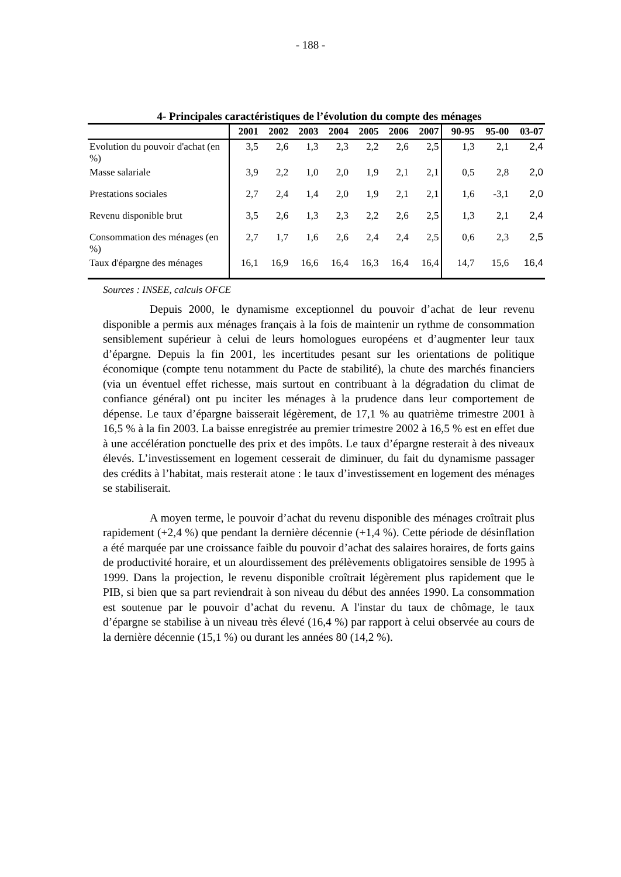- 188 -
4- Principales caractéristiques de l’évolution du compte des ménages
| | 2001 | 2002 | 2003 | 2004 | 2005 | 2006 | 2007 | 90-95 | 95-00 | 03-07 |
| --- | --- | --- | --- | --- | --- | --- | --- | --- | --- | --- |
| Evolution du pouvoir d'achat (en %) | 3,5 | 2,6 | 1,3 | 2,3 | 2,2 | 2,6 | 2,5 | 1,3 | 2,1 | 2,4 |
| Masse salariale | 3,9 | 2,2 | 1,0 | 2,0 | 1,9 | 2,1 | 2,1 | 0,5 | 2,8 | 2,0 |
| Prestations sociales | 2,7 | 2,4 | 1,4 | 2,0 | 1,9 | 2,1 | 2,1 | 1,6 | -3,1 | 2,0 |
| Revenu disponible brut | 3,5 | 2,6 | 1,3 | 2,3 | 2,2 | 2,6 | 2,5 | 1,3 | 2,1 | 2,4 |
| Consommation des ménages (en %) | 2,7 | 1,7 | 1,6 | 2,6 | 2,4 | 2,4 | 2,5 | 0,6 | 2,3 | 2,5 |
| Taux d'épargne des ménages | 16,1 | 16,9 | 16,6 | 16,4 | 16,3 | 16,4 | 16,4 | 14,7 | 15,6 | 16,4 |
Sources : INSEE, calculs OFCE
Depuis 2000, le dynamisme exceptionnel du pouvoir d’achat de leur revenu disponible a permis aux ménages français à la fois de maintenir un rythme de consommation sensiblement supérieur à celui de leurs homologues européens et d’augmenter leur taux d’épargne. Depuis la fin 2001, les incertitudes pesant sur les orientations de politique économique (compte tenu notamment du Pacte de stabilité), la chute des marchés financiers (via un éventuel effet richesse, mais surtout en contribuant à la dégradation du climat de confiance général) ont pu inciter les ménages à la prudence dans leur comportement de dépense. Le taux d’épargne baisserait légèrement, de 17,1 % au quatrième trimestre 2001 à 16,5 % à la fin 2003. La baisse enregistrée au premier trimestre 2002 à 16,5 % est en effet due à une accélération ponctuelle des prix et des impôts. Le taux d’épargne resterait à des niveaux élevés. L’investissement en logement cesserait de diminuer, du fait du dynamisme passager des crédits à l’habitat, mais resterait atone : le taux d’investissement en logement des ménages se stabiliserait.
A moyen terme, le pouvoir d’achat du revenu disponible des ménages croîtrait plus rapidement (+2,4 %) que pendant la dernière décennie (+1,4 %). Cette période de désinflation a été marquée par une croissance faible du pouvoir d’achat des salaires horaires, de forts gains de productivité horaire, et un alourdissement des prélèvements obligatoires sensible de 1995 à 1999. Dans la projection, le revenu disponible croîtrait légèrement plus rapidement que le PIB, si bien que sa part reviendrait à son niveau du début des années 1990. La consommation est soutenue par le pouvoir d’achat du revenu. A l'instar du taux de chômage, le taux d’épargne se stabilise à un niveau très élevé (16,4 %) par rapport à celui observée au cours de la dernière décennie (15,1 %) ou durant les années 80 (14,2 %).